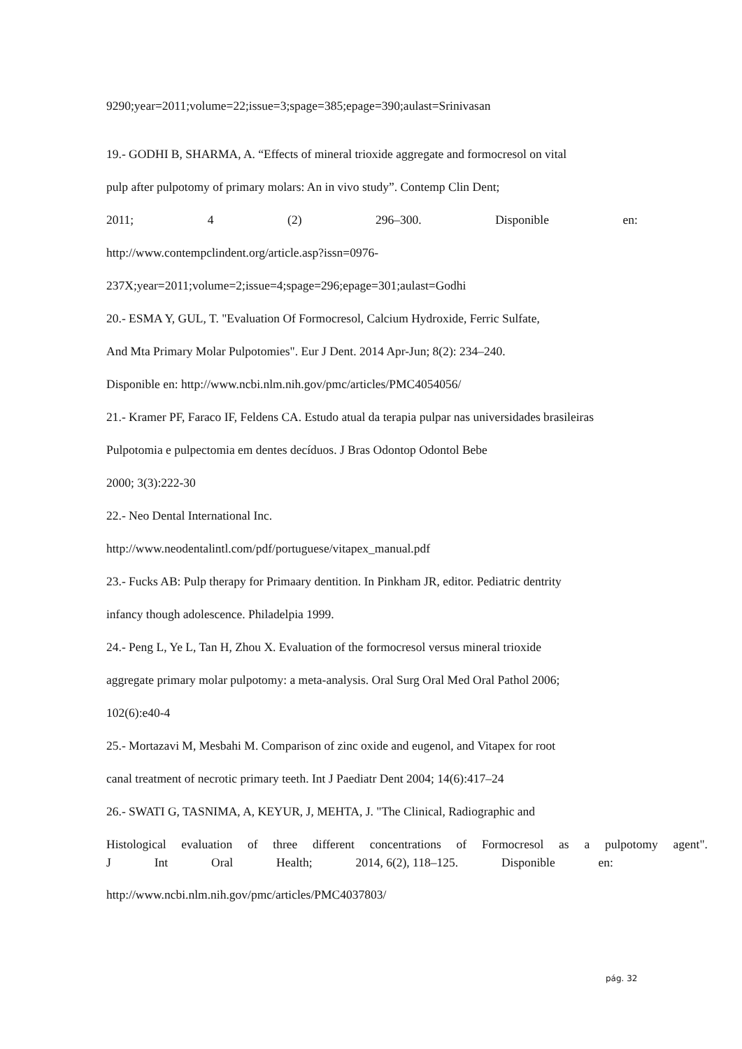9290;year=2011;volume=22;issue=3;spage=385;epage=390;aulast=Srinivasan
19.- GODHI B, SHARMA, A. “Effects of mineral trioxide aggregate and formocresol on vital
pulp after pulpotomy of primary molars: An in vivo study”. Contemp Clin Dent;
2011; 4 (2) 296–300. Disponible en:
http://www.contempclindent.org/article.asp?issn=0976-
237X;year=2011;volume=2;issue=4;spage=296;epage=301;aulast=Godhi
20.- ESMA Y, GUL, T. "Evaluation Of Formocresol, Calcium Hydroxide, Ferric Sulfate,
And Mta Primary Molar Pulpotomies". Eur J Dent. 2014 Apr-Jun; 8(2): 234–240.
Disponible en: http://www.ncbi.nlm.nih.gov/pmc/articles/PMC4054056/
21.- Kramer PF, Faraco IF, Feldens CA. Estudo atual da terapia pulpar nas universidades brasileiras
Pulpotomia e pulpectomia em dentes decíduos. J Bras Odontop Odontol Bebe
2000; 3(3):222-30
22.- Neo Dental International Inc.
http://www.neodentalintl.com/pdf/portuguese/vitapex_manual.pdf
23.- Fucks AB: Pulp therapy for Primaary dentition. In Pinkham JR, editor. Pediatric dentrity
infancy though adolescence. Philadelpia 1999.
24.- Peng L, Ye L, Tan H, Zhou X. Evaluation of the formocresol versus mineral trioxide
aggregate primary molar pulpotomy: a meta-analysis. Oral Surg Oral Med Oral Pathol 2006;
102(6):e40-4
25.- Mortazavi M, Mesbahi M. Comparison of zinc oxide and eugenol, and Vitapex for root
canal treatment of necrotic primary teeth. Int J Paediatr Dent 2004; 14(6):417–24
26.- SWATI G, TASNIMA, A, KEYUR, J, MEHTA, J. "The Clinical, Radiographic and
Histological evaluation of three different concentrations of Formocresol as a pulpotomy agent".
J Int Oral Health; 2014, 6(2), 118–125. Disponible en:
http://www.ncbi.nlm.nih.gov/pmc/articles/PMC4037803/
pág. 32